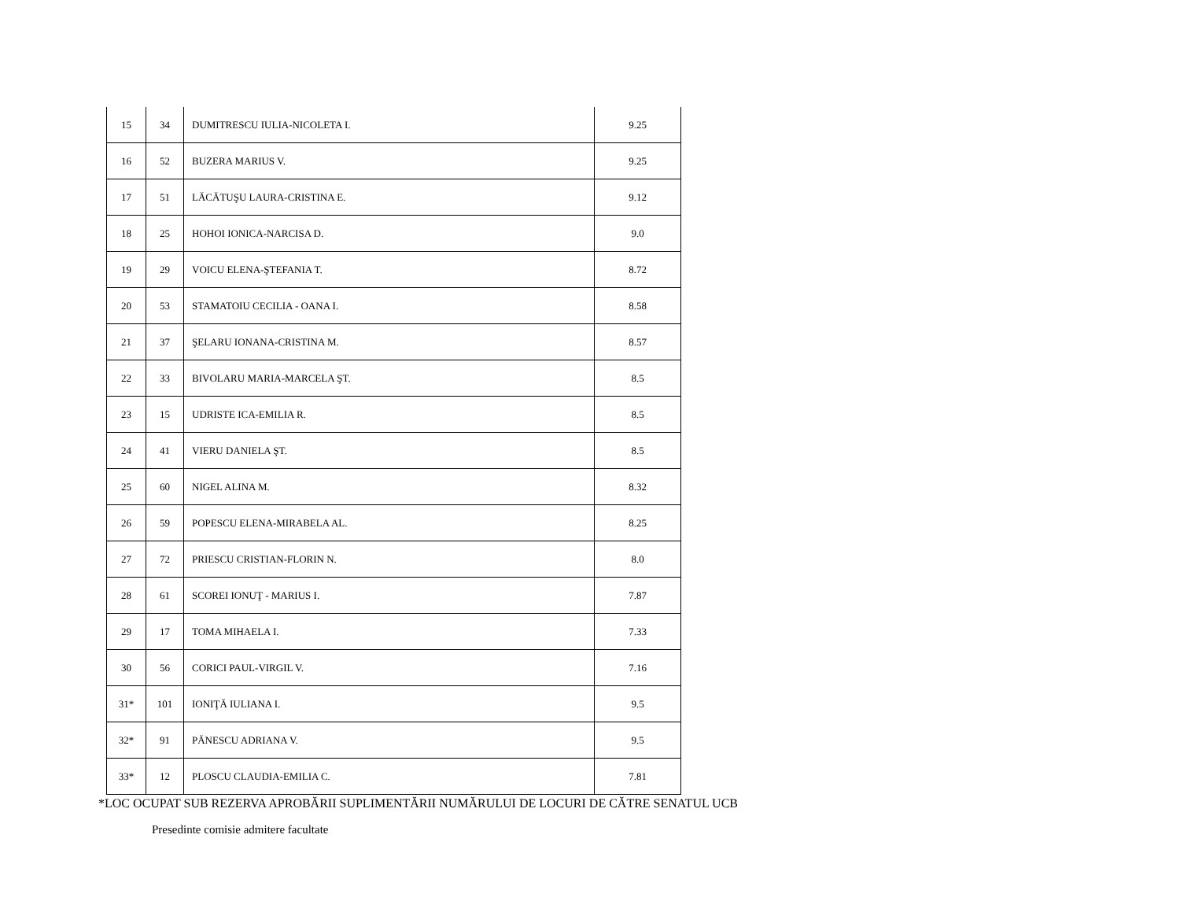| 15 | 34 | DUMITRESCU IULIA-NICOLETA I. | 9.25 |
| 16 | 52 | BUZERA MARIUS V. | 9.25 |
| 17 | 51 | LĂCĂTUŞU LAURA-CRISTINA E. | 9.12 |
| 18 | 25 | HOHOI IONICA-NARCISA D. | 9.0 |
| 19 | 29 | VOICU ELENA-ŞTEFANIA T. | 8.72 |
| 20 | 53 | STAMATOIU CECILIA - OANA I. | 8.58 |
| 21 | 37 | ŞELARU IONANA-CRISTINA M. | 8.57 |
| 22 | 33 | BIVOLARU MARIA-MARCELA ŞT. | 8.5 |
| 23 | 15 | UDRISTE ICA-EMILIA R. | 8.5 |
| 24 | 41 | VIERU DANIELA ŞT. | 8.5 |
| 25 | 60 | NIGEL ALINA M. | 8.32 |
| 26 | 59 | POPESCU ELENA-MIRABELA AL. | 8.25 |
| 27 | 72 | PRIESCU CRISTIAN-FLORIN N. | 8.0 |
| 28 | 61 | SCOREI IONUŢ - MARIUS I. | 7.87 |
| 29 | 17 | TOMA MIHAELA I. | 7.33 |
| 30 | 56 | CORICI PAUL-VIRGIL V. | 7.16 |
| 31* | 101 | IONIŢĂ IULIANA I. | 9.5 |
| 32* | 91 | PĂNESCU ADRIANA V. | 9.5 |
| 33* | 12 | PLOSCU CLAUDIA-EMILIA C. | 7.81 |
*LOC OCUPAT SUB REZERVA APROBĂRII SUPLIMENTĂRII NUMĂRULUI DE LOCURI DE CĂTRE SENATUL UCB
Presedinte comisie admitere facultate